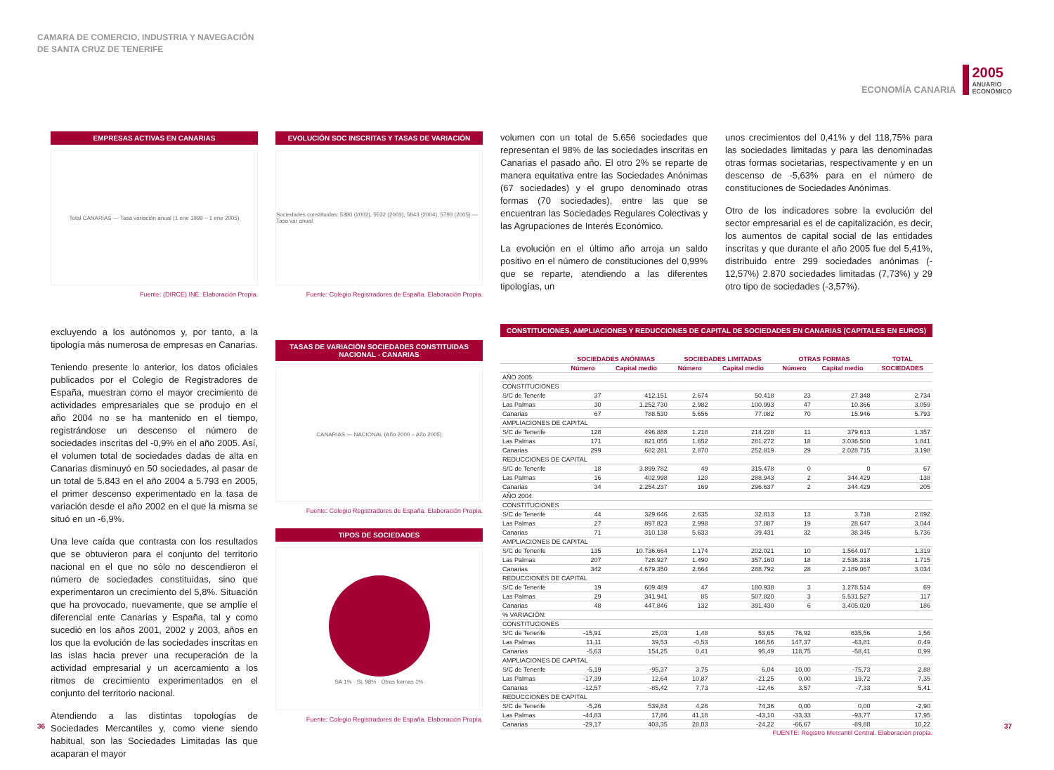CAMARA DE COMERCIO, INDUSTRIA Y NAVEGACIÓN
DE SANTA CRUZ DE TENERIFE
ECONOMÍA CANARIA
2005
ANUARIO
ECONÓMICO
EMPRESAS ACTIVAS EN CANARIAS
Total CANARIAS — Tasa variación anual (1 ene 1999 – 1 ene 2005)
Fuente: (DIRCE) INE. Elaboración Propia.
excluyendo a los autónomos y, por tanto, a la tipología más numerosa de empresas en Canarias.
Teniendo presente lo anterior, los datos oficiales publicados por el Colegio de Registradores de España, muestran como el mayor crecimiento de actividades empresariales que se produjo en el año 2004 no se ha mantenido en el tiempo, registrándose un descenso el número de sociedades inscritas del -0,9% en el año 2005. Así, el volumen total de sociedades dadas de alta en Canarias disminuyó en 50 sociedades, al pasar de un total de 5.843 en el año 2004 a 5.793 en 2005, el primer descenso experimentado en la tasa de variación desde el año 2002 en el que la misma se situó en un -6,9%.
Una leve caída que contrasta con los resultados que se obtuvieron para el conjunto del territorio nacional en el que no sólo no descendieron el número de sociedades constituidas, sino que experimentaron un crecimiento del 5,8%. Situación que ha provocado, nuevamente, que se amplíe el diferencial ente Canarias y España, tal y como sucedió en los años 2001, 2002 y 2003, años en los que la evolución de las sociedades inscritas en las islas hacia prever una recuperación de la actividad empresarial y un acercamiento a los ritmos de crecimiento experimentados en el conjunto del territorio nacional.
Atendiendo a las distintas topologías de Sociedades Mercantiles y, como viene siendo habitual, son las Sociedades Limitadas las que acaparan el mayor
EVOLUCIÓN SOC INSCRITAS Y TASAS DE VARIACIÓN
Sociedades constituidas: 5380 (2002), 5532 (2003), 5843 (2004), 5793 (2005) — Tasa var anual
Fuente: Colegio Registradores de España. Elaboración Propia.
TASAS DE VARIACIÓN SOCIEDADES CONSTITUIDAS
NACIONAL - CANARIAS
CANARIAS — NACIONAL (Año 2000 – Año 2005)
Fuente: Colegio Registradores de España. Elaboración Propia.
TIPOS DE SOCIEDADES
SA 1% · SL 98% · Otras formas 1%
Fuente: Colegio Registradores de España. Elaboración Propia.
volumen con un total de 5.656 sociedades que representan el 98% de las sociedades inscritas en Canarias el pasado año. El otro 2% se reparte de manera equitativa entre las Sociedades Anónimas (67 sociedades) y el grupo denominado otras formas (70 sociedades), entre las que se encuentran las Sociedades Regulares Colectivas y las Agrupaciones de Interés Económico.
La evolución en el último año arroja un saldo positivo en el número de constituciones del 0,99% que se reparte, atendiendo a las diferentes tipologías, un
unos crecimientos del 0,41% y del 118,75% para las sociedades limitadas y para las denominadas otras formas societarias, respectivamente y en un descenso de -5,63% para en el número de constituciones de Sociedades Anónimas.
Otro de los indicadores sobre la evolución del sector empresarial es el de capitalización, es decir, los aumentos de capital social de las entidades inscritas y que durante el año 2005 fue del 5,41%, distribuido entre 299 sociedades anónimas (- 12,57%) 2.870 sociedades limitadas (7,73%) y 29 otro tipo de sociedades (-3,57%).
CONSTITUCIONES, AMPLIACIONES Y REDUCCIONES DE CAPITAL DE SOCIEDADES EN CANARIAS (CAPITALES EN EUROS)
| | SOCIEDADES ANÓNIMAS | | SOCIEDADES LIMITADAS | | OTRAS FORMAS | | TOTAL |
| --- | --- | --- | --- | --- | --- | --- | --- |
| | Número | Capital medio | Número | Capital medio | Número | Capital medio | SOCIEDADES |
| AÑO 2005: | | | | | | | |
| CONSTITUCIONES | | | | | | | |
| S/C de Tenerife | 37 | 412.151 | 2.674 | 50.418 | 23 | 27.348 | 2.734 |
| Las Palmas | 30 | 1.252.730 | 2.982 | 100.993 | 47 | 10.366 | 3.059 |
| Canarias | 67 | 788.530 | 5.656 | 77.082 | 70 | 15.946 | 5.793 |
| AMPLIACIONES DE CAPITAL | | | | | | | |
| S/C de Tenerife | 128 | 496.888 | 1.218 | 214.228 | 11 | 379.613 | 1.357 |
| Las Palmas | 171 | 821.055 | 1.652 | 281.272 | 18 | 3.036.500 | 1.841 |
| Canarias | 299 | 682.281 | 2.870 | 252.819 | 29 | 2.028.715 | 3.198 |
| REDUCCIONES DE CAPITAL | | | | | | | |
| S/C de Tenerife | 18 | 3.899.782 | 49 | 315.478 | 0 | 0 | 67 |
| Las Palmas | 16 | 402.998 | 120 | 288.943 | 2 | 344.429 | 138 |
| Canarias | 34 | 2.254.237 | 169 | 296.637 | 2 | 344.429 | 205 |
| AÑO 2004: | | | | | | | |
| CONSTITUCIONES | | | | | | | |
| S/C de Tenerife | 44 | 329.646 | 2.635 | 32.813 | 13 | 3.718 | 2.692 |
| Las Palmas | 27 | 897.823 | 2.998 | 37.887 | 19 | 28.647 | 3.044 |
| Canarias | 71 | 310.138 | 5.633 | 39.431 | 32 | 38.345 | 5.736 |
| AMPLIACIONES DE CAPITAL | | | | | | | |
| S/C de Tenerife | 135 | 10.736.664 | 1.174 | 202.021 | 10 | 1.564.017 | 1.319 |
| Las Palmas | 207 | 728.927 | 1.490 | 357.160 | 18 | 2.536.318 | 1.715 |
| Canarias | 342 | 4.679.350 | 2.664 | 288.792 | 28 | 2.189.067 | 3.034 |
| REDUCCIONES DE CAPITAL | | | | | | | |
| S/C de Tenerife | 19 | 609.489 | 47 | 180.938 | 3 | 1.278.514 | 69 |
| Las Palmas | 29 | 341.941 | 85 | 507.820 | 3 | 5.531.527 | 117 |
| Canarias | 48 | 447.846 | 132 | 391.430 | 6 | 3.405.020 | 186 |
| % VARIACIÓN: | | | | | | | |
| CONSTITUCIONES | | | | | | | |
| S/C de Tenerife | -15,91 | 25,03 | 1,48 | 53,65 | 76,92 | 635,56 | 1,56 |
| Las Palmas | 11,11 | 39,53 | -0,53 | 166,56 | 147,37 | -63,81 | 0,49 |
| Canarias | -5,63 | 154,25 | 0,41 | 95,49 | 118,75 | -58,41 | 0,99 |
| AMPLIACIONES DE CAPITAL | | | | | | | |
| S/C de Tenerife | -5,19 | -95,37 | 3,75 | 6,04 | 10,00 | -75,73 | 2,88 |
| Las Palmas | -17,39 | 12,64 | 10,87 | -21,25 | 0,00 | 19,72 | 7,35 |
| Canarias | -12,57 | -85,42 | 7,73 | -12,46 | 3,57 | -7,33 | 5,41 |
| REDUCCIONES DE CAPITAL | | | | | | | |
| S/C de Tenerife | -5,26 | 539,84 | 4,26 | 74,36 | 0,00 | 0,00 | -2,90 |
| Las Palmas | -44,83 | 17,86 | 41,18 | -43,10 | -33,33 | -93,77 | 17,95 |
| Canarias | -29,17 | 403,35 | 28,03 | -24,22 | -66,67 | -89,88 | 10,22 |
FUENTE: Registro Mercantil Central. Elaboración propia.
36 37